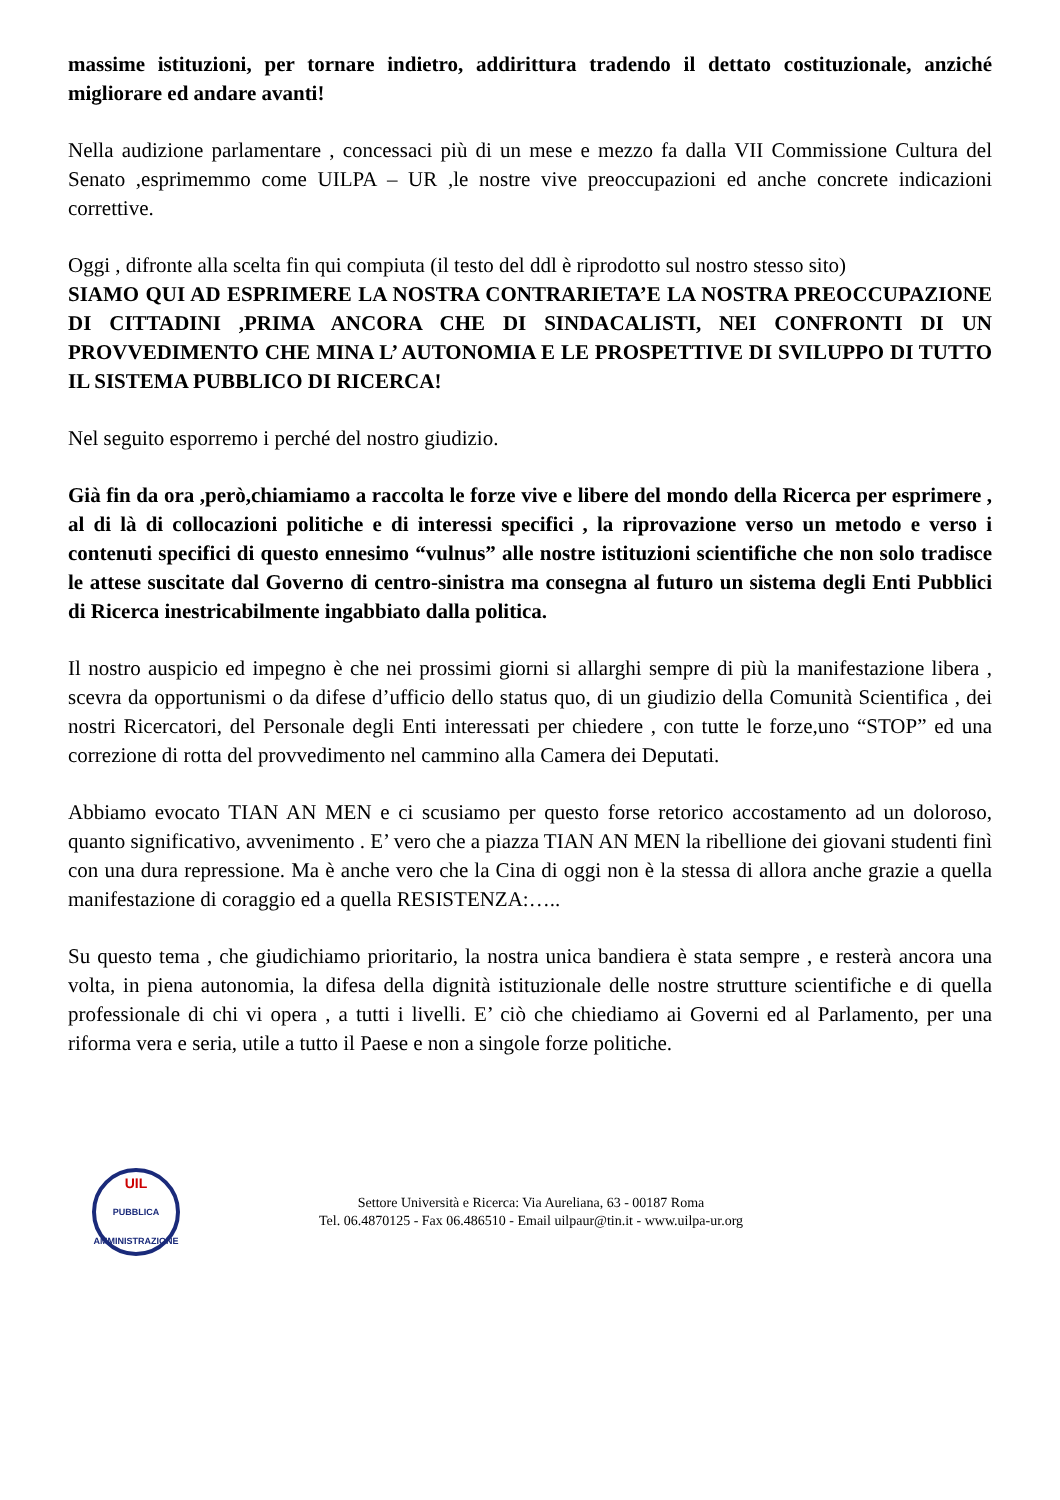massime istituzioni, per tornare indietro, addirittura tradendo il dettato costituzionale, anziché migliorare ed andare avanti!
Nella audizione parlamentare , concessaci più di un mese e mezzo fa dalla VII Commissione Cultura del Senato ,esprimemmo come UILPA – UR ,le nostre vive preoccupazioni ed anche concrete indicazioni correttive.
Oggi , difronte alla scelta fin qui compiuta (il testo del ddl è riprodotto sul nostro stesso sito)
SIAMO QUI AD ESPRIMERE LA NOSTRA CONTRARIETA’E LA NOSTRA PREOCCUPAZIONE DI CITTADINI ,PRIMA ANCORA CHE DI SINDACALISTI, NEI CONFRONTI DI UN PROVVEDIMENTO CHE MINA L’ AUTONOMIA E LE PROSPETTIVE DI SVILUPPO DI TUTTO IL SISTEMA PUBBLICO DI RICERCA!
Nel seguito esporremo i perché del nostro giudizio.
Già fin da ora ,però,chiamiamo a raccolta le forze vive e libere del mondo della Ricerca per esprimere , al di là di collocazioni politiche e di interessi specifici , la riprovazione verso un metodo e verso i contenuti specifici di questo ennesimo “vulnus” alle nostre istituzioni scientifiche che non solo tradisce le attese suscitate dal Governo di centro-sinistra ma consegna al futuro un sistema degli Enti Pubblici di Ricerca inestricabilmente ingabbiato dalla politica.
Il nostro auspicio ed impegno è che nei prossimi giorni si allarghi sempre di più la manifestazione libera , scevra da opportunismi o da difese d’ufficio dello status quo, di un giudizio della Comunità Scientifica , dei nostri Ricercatori, del Personale degli Enti interessati per chiedere , con tutte le forze,uno “STOP” ed una correzione di rotta del provvedimento nel cammino alla Camera dei Deputati.
Abbiamo evocato TIAN AN MEN e ci scusiamo per questo forse retorico accostamento ad un doloroso, quanto significativo, avvenimento . E’ vero che a piazza TIAN AN MEN la ribellione dei giovani studenti finì con una dura repressione. Ma è anche vero che la Cina di oggi non è la stessa di allora anche grazie a quella manifestazione di coraggio ed a quella RESISTENZA:…..
Su questo tema , che giudichiamo prioritario, la nostra unica bandiera è stata sempre , e resterà ancora una volta, in piena autonomia, la difesa della dignità istituzionale delle nostre strutture scientifiche e di quella professionale di chi vi opera , a tutti i livelli. E’ ciò che chiediamo ai Governi ed al Parlamento, per una riforma vera e seria, utile a tutto il Paese e non a singole forze politiche.
UIL
PUBBLICA
AMMINISTRAZIONE
Settore Università e Ricerca: Via Aureliana, 63 - 00187 Roma
Tel. 06.4870125 - Fax 06.486510 - Email uilpaur@tin.it - www.uilpa-ur.org